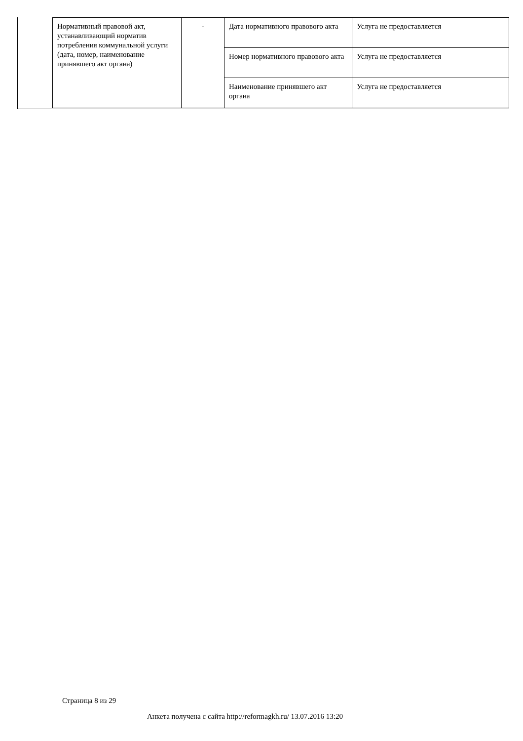| Нормативный правовой акт, устанавливающий норматив потребления коммунальной услуги (дата, номер, наименование принявшего акт органа) | - | Дата нормативного правового акта | Услуга не предоставляется |
| | | Номер нормативного правового акта | Услуга не предоставляется |
| | | Наименование принявшего акт органа | Услуга не предоставляется |
Страница 8 из 29
Анкета получена с сайта http://reformagkh.ru/ 13.07.2016 13:20